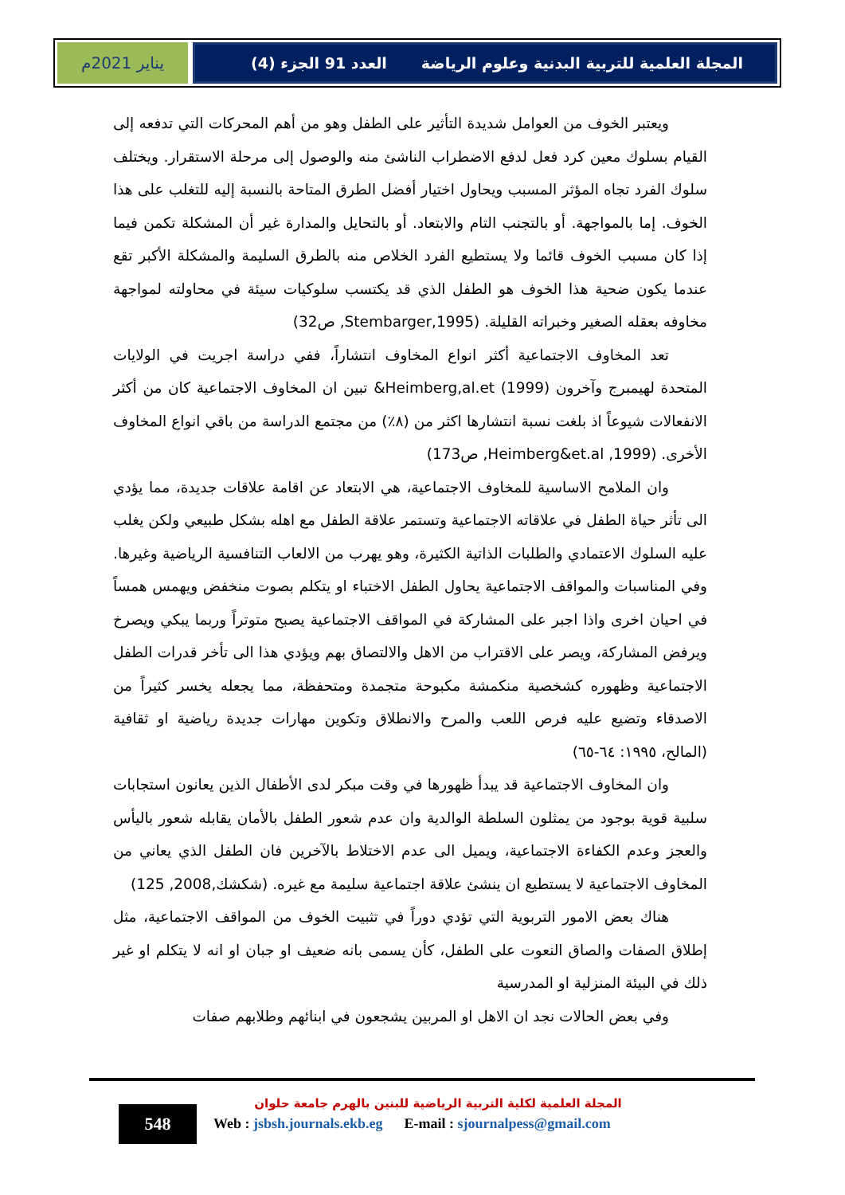يناير 2021م المجلة العلمية للتربية البدنية وعلوم الرياضة العدد 91 الجزء (4)
ويعتبر الخوف من العوامل شديدة التأثير على الطفل وهو من أهم المحركات التي تدفعه إلى القيام بسلوك معين كرد فعل لدفع الاضطراب الناشئ منه والوصول إلى مرحلة الاستقرار. ويختلف سلوك الفرد تجاه المؤثر المسبب ويحاول اختيار أفضل الطرق المتاحة بالنسبة إليه للتغلب على هذا الخوف. إما بالمواجهة. أو بالتجنب التام والابتعاد. أو بالتحايل والمدارة غير أن المشكلة تكمن فيما إذا كان مسبب الخوف قائما ولا يستطيع الفرد الخلاص منه بالطرق السليمة والمشكلة الأكبر تقع عندما يكون ضحية هذا الخوف هو الطفل الذي قد يكتسب سلوكيات سيئة في محاولته لمواجهة مخاوفه بعقله الصغير وخبراته القليلة. (Stembarger,1995, ص32)
تعد المخاوف الاجتماعية أكثر انواع المخاوف انتشاراً، ففي دراسة اجريت في الولايات المتحدة لهيمبرج وآخرون (1999) Heimberg,al.et& تبين ان المخاوف الاجتماعية كان من أكثر الانفعالات شيوعاً اذ بلغت نسبة انتشارها اكثر من (٨٪) من مجتمع الدراسة من باقي انواع المخاوف الأخرى. (Heimberg&et.al ,1999, ص173)
وان الملامح الاساسية للمخاوف الاجتماعية، هي الابتعاد عن اقامة علاقات جديدة، مما يؤدي الى تأثر حياة الطفل في علاقاته الاجتماعية وتستمر علاقة الطفل مع اهله بشكل طبيعي ولكن يغلب عليه السلوك الاعتمادي والطلبات الذاتية الكثيرة، وهو يهرب من الالعاب التنافسية الرياضية وغيرها. وفي المناسبات والمواقف الاجتماعية يحاول الطفل الاختباء او يتكلم بصوت منخفض ويهمس همساً في احيان اخرى واذا اجبر على المشاركة في المواقف الاجتماعية يصبح متوتراً وربما يبكي ويصرخ ويرفض المشاركة، ويصر على الاقتراب من الاهل والالتصاق بهم ويؤدي هذا الى تأخر قدرات الطفل الاجتماعية وظهوره كشخصية منكمشة مكبوحة متجمدة ومتحفظة، مما يجعله يخسر كثيراً من الاصدقاء وتضيع عليه فرص اللعب والمرح والانطلاق وتكوين مهارات جديدة رياضية او ثقافية (المالح، ١٩٩٥: ٦٤-٦٥)
وان المخاوف الاجتماعية قد يبدأ ظهورها في وقت مبكر لدى الأطفال الذين يعانون استجابات سلبية قوية بوجود من يمثلون السلطة الوالدية وان عدم شعور الطفل بالأمان يقابله شعور باليأس والعجز وعدم الكفاءة الاجتماعية، ويميل الى عدم الاختلاط بالآخرين فان الطفل الذي يعاني من المخاوف الاجتماعية لا يستطيع ان ينشئ علاقة اجتماعية سليمة مع غيره. (شكشك,2008, 125)
هناك بعض الامور التربوية التي تؤدي دوراً في تثبيت الخوف من المواقف الاجتماعية، مثل إطلاق الصفات والصاق النعوت على الطفل، كأن يسمى بانه ضعيف او جبان او انه لا يتكلم او غير ذلك في البيئة المنزلية او المدرسية
وفي بعض الحالات نجد ان الاهل او المربين يشجعون في ابنائهم وطلابهم صفات
548
المجلة العلمية لكلية التربية الرياضية للبنين بالهرم جامعة حلوان
Web : jsbsh.journals.ekb.eg E-mail : sjournalpess@gmail.com